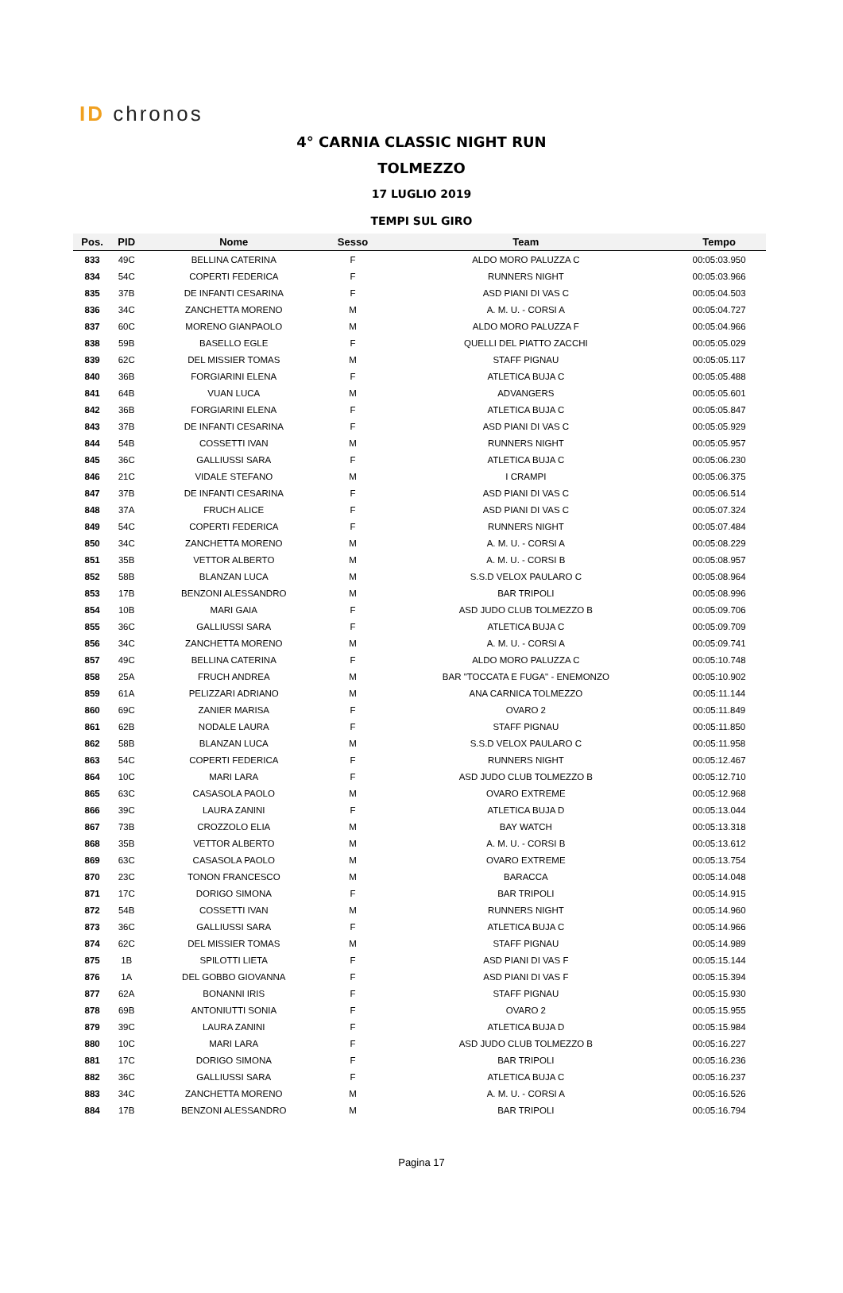ID chronos
4° CARNIA CLASSIC NIGHT RUN
TOLMEZZO
17 LUGLIO 2019
TEMPI SUL GIRO
| Pos. | PID | Nome | Sesso | Team | Tempo |
| --- | --- | --- | --- | --- | --- |
| 833 | 49C | BELLINA CATERINA | F | ALDO MORO PALUZZA C | 00:05:03.950 |
| 834 | 54C | COPERTI FEDERICA | F | RUNNERS NIGHT | 00:05:03.966 |
| 835 | 37B | DE INFANTI CESARINA | F | ASD PIANI DI VAS C | 00:05:04.503 |
| 836 | 34C | ZANCHETTA MORENO | M | A. M. U. - CORSI A | 00:05:04.727 |
| 837 | 60C | MORENO GIANPAOLO | M | ALDO MORO PALUZZA F | 00:05:04.966 |
| 838 | 59B | BASELLO EGLE | F | QUELLI DEL PIATTO ZACCHI | 00:05:05.029 |
| 839 | 62C | DEL MISSIER TOMAS | M | STAFF PIGNAU | 00:05:05.117 |
| 840 | 36B | FORGIARINI ELENA | F | ATLETICA BUJA C | 00:05:05.488 |
| 841 | 64B | VUAN LUCA | M | ADVANGERS | 00:05:05.601 |
| 842 | 36B | FORGIARINI ELENA | F | ATLETICA BUJA C | 00:05:05.847 |
| 843 | 37B | DE INFANTI CESARINA | F | ASD PIANI DI VAS C | 00:05:05.929 |
| 844 | 54B | COSSETTI IVAN | M | RUNNERS NIGHT | 00:05:05.957 |
| 845 | 36C | GALLIUSSI SARA | F | ATLETICA BUJA C | 00:05:06.230 |
| 846 | 21C | VIDALE STEFANO | M | I CRAMPI | 00:05:06.375 |
| 847 | 37B | DE INFANTI CESARINA | F | ASD PIANI DI VAS C | 00:05:06.514 |
| 848 | 37A | FRUCH ALICE | F | ASD PIANI DI VAS C | 00:05:07.324 |
| 849 | 54C | COPERTI FEDERICA | F | RUNNERS NIGHT | 00:05:07.484 |
| 850 | 34C | ZANCHETTA MORENO | M | A. M. U. - CORSI A | 00:05:08.229 |
| 851 | 35B | VETTOR ALBERTO | M | A. M. U. - CORSI B | 00:05:08.957 |
| 852 | 58B | BLANZAN LUCA | M | S.S.D VELOX PAULARO C | 00:05:08.964 |
| 853 | 17B | BENZONI ALESSANDRO | M | BAR TRIPOLI | 00:05:08.996 |
| 854 | 10B | MARI GAIA | F | ASD JUDO CLUB TOLMEZZO B | 00:05:09.706 |
| 855 | 36C | GALLIUSSI SARA | F | ATLETICA BUJA C | 00:05:09.709 |
| 856 | 34C | ZANCHETTA MORENO | M | A. M. U. - CORSI A | 00:05:09.741 |
| 857 | 49C | BELLINA CATERINA | F | ALDO MORO PALUZZA C | 00:05:10.748 |
| 858 | 25A | FRUCH ANDREA | M | BAR "TOCCATA E FUGA" - ENEMONZO | 00:05:10.902 |
| 859 | 61A | PELIZZARI ADRIANO | M | ANA CARNICA TOLMEZZO | 00:05:11.144 |
| 860 | 69C | ZANIER MARISA | F | OVARO 2 | 00:05:11.849 |
| 861 | 62B | NODALE LAURA | F | STAFF PIGNAU | 00:05:11.850 |
| 862 | 58B | BLANZAN LUCA | M | S.S.D VELOX PAULARO C | 00:05:11.958 |
| 863 | 54C | COPERTI FEDERICA | F | RUNNERS NIGHT | 00:05:12.467 |
| 864 | 10C | MARI LARA | F | ASD JUDO CLUB TOLMEZZO B | 00:05:12.710 |
| 865 | 63C | CASASOLA PAOLO | M | OVARO EXTREME | 00:05:12.968 |
| 866 | 39C | LAURA ZANINI | F | ATLETICA BUJA D | 00:05:13.044 |
| 867 | 73B | CROZZOLO ELIA | M | BAY WATCH | 00:05:13.318 |
| 868 | 35B | VETTOR ALBERTO | M | A. M. U. - CORSI B | 00:05:13.612 |
| 869 | 63C | CASASOLA PAOLO | M | OVARO EXTREME | 00:05:13.754 |
| 870 | 23C | TONON FRANCESCO | M | BARACCA | 00:05:14.048 |
| 871 | 17C | DORIGO SIMONA | F | BAR TRIPOLI | 00:05:14.915 |
| 872 | 54B | COSSETTI IVAN | M | RUNNERS NIGHT | 00:05:14.960 |
| 873 | 36C | GALLIUSSI SARA | F | ATLETICA BUJA C | 00:05:14.966 |
| 874 | 62C | DEL MISSIER TOMAS | M | STAFF PIGNAU | 00:05:14.989 |
| 875 | 1B | SPILOTTI LIETA | F | ASD PIANI DI VAS F | 00:05:15.144 |
| 876 | 1A | DEL GOBBO GIOVANNA | F | ASD PIANI DI VAS F | 00:05:15.394 |
| 877 | 62A | BONANNI IRIS | F | STAFF PIGNAU | 00:05:15.930 |
| 878 | 69B | ANTONIUTTI SONIA | F | OVARO 2 | 00:05:15.955 |
| 879 | 39C | LAURA ZANINI | F | ATLETICA BUJA D | 00:05:15.984 |
| 880 | 10C | MARI LARA | F | ASD JUDO CLUB TOLMEZZO B | 00:05:16.227 |
| 881 | 17C | DORIGO SIMONA | F | BAR TRIPOLI | 00:05:16.236 |
| 882 | 36C | GALLIUSSI SARA | F | ATLETICA BUJA C | 00:05:16.237 |
| 883 | 34C | ZANCHETTA MORENO | M | A. M. U. - CORSI A | 00:05:16.526 |
| 884 | 17B | BENZONI ALESSANDRO | M | BAR TRIPOLI | 00:05:16.794 |
Pagina 17